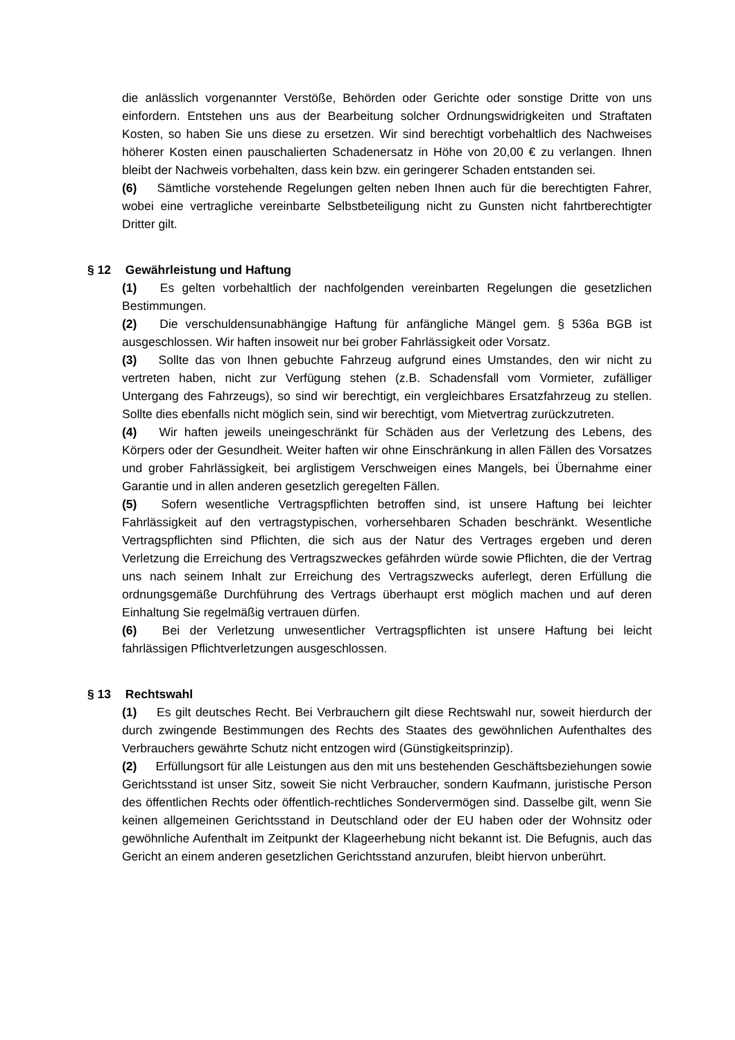die anlässlich vorgenannter Verstöße, Behörden oder Gerichte oder sonstige Dritte von uns einfordern. Entstehen uns aus der Bearbeitung solcher Ordnungswidrigkeiten und Straftaten Kosten, so haben Sie uns diese zu ersetzen. Wir sind berechtigt vorbehaltlich des Nachweises höherer Kosten einen pauschalierten Schadenersatz in Höhe von 20,00 € zu verlangen. Ihnen bleibt der Nachweis vorbehalten, dass kein bzw. ein geringerer Schaden entstanden sei.
(6) Sämtliche vorstehende Regelungen gelten neben Ihnen auch für die berechtigten Fahrer, wobei eine vertragliche vereinbarte Selbstbeteiligung nicht zu Gunsten nicht fahrtberechtigter Dritter gilt.
§ 12 Gewährleistung und Haftung
(1) Es gelten vorbehaltlich der nachfolgenden vereinbarten Regelungen die gesetzlichen Bestimmungen.
(2) Die verschuldensunabhängige Haftung für anfängliche Mängel gem. § 536a BGB ist ausgeschlossen. Wir haften insoweit nur bei grober Fahrlässigkeit oder Vorsatz.
(3) Sollte das von Ihnen gebuchte Fahrzeug aufgrund eines Umstandes, den wir nicht zu vertreten haben, nicht zur Verfügung stehen (z.B. Schadensfall vom Vormieter, zufälliger Untergang des Fahrzeugs), so sind wir berechtigt, ein vergleichbares Ersatzfahrzeug zu stellen. Sollte dies ebenfalls nicht möglich sein, sind wir berechtigt, vom Mietvertrag zurückzutreten.
(4) Wir haften jeweils uneingeschränkt für Schäden aus der Verletzung des Lebens, des Körpers oder der Gesundheit. Weiter haften wir ohne Einschränkung in allen Fällen des Vorsatzes und grober Fahrlässigkeit, bei arglistigem Verschweigen eines Mangels, bei Übernahme einer Garantie und in allen anderen gesetzlich geregelten Fällen.
(5) Sofern wesentliche Vertragspflichten betroffen sind, ist unsere Haftung bei leichter Fahrlässigkeit auf den vertragstypischen, vorhersehbaren Schaden beschränkt. Wesentliche Vertragspflichten sind Pflichten, die sich aus der Natur des Vertrages ergeben und deren Verletzung die Erreichung des Vertragszweckes gefährden würde sowie Pflichten, die der Vertrag uns nach seinem Inhalt zur Erreichung des Vertragszwecks auferlegt, deren Erfüllung die ordnungsgemäße Durchführung des Vertrags überhaupt erst möglich machen und auf deren Einhaltung Sie regelmäßig vertrauen dürfen.
(6) Bei der Verletzung unwesentlicher Vertragspflichten ist unsere Haftung bei leicht fahrlässigen Pflichtverletzungen ausgeschlossen.
§ 13 Rechtswahl
(1) Es gilt deutsches Recht. Bei Verbrauchern gilt diese Rechtswahl nur, soweit hierdurch der durch zwingende Bestimmungen des Rechts des Staates des gewöhnlichen Aufenthaltes des Verbrauchers gewährte Schutz nicht entzogen wird (Günstigkeitsprinzip).
(2) Erfüllungsort für alle Leistungen aus den mit uns bestehenden Geschäftsbeziehungen sowie Gerichtsstand ist unser Sitz, soweit Sie nicht Verbraucher, sondern Kaufmann, juristische Person des öffentlichen Rechts oder öffentlich-rechtliches Sondervermögen sind. Dasselbe gilt, wenn Sie keinen allgemeinen Gerichtsstand in Deutschland oder der EU haben oder der Wohnsitz oder gewöhnliche Aufenthalt im Zeitpunkt der Klageerhebung nicht bekannt ist. Die Befugnis, auch das Gericht an einem anderen gesetzlichen Gerichtsstand anzurufen, bleibt hiervon unberührt.